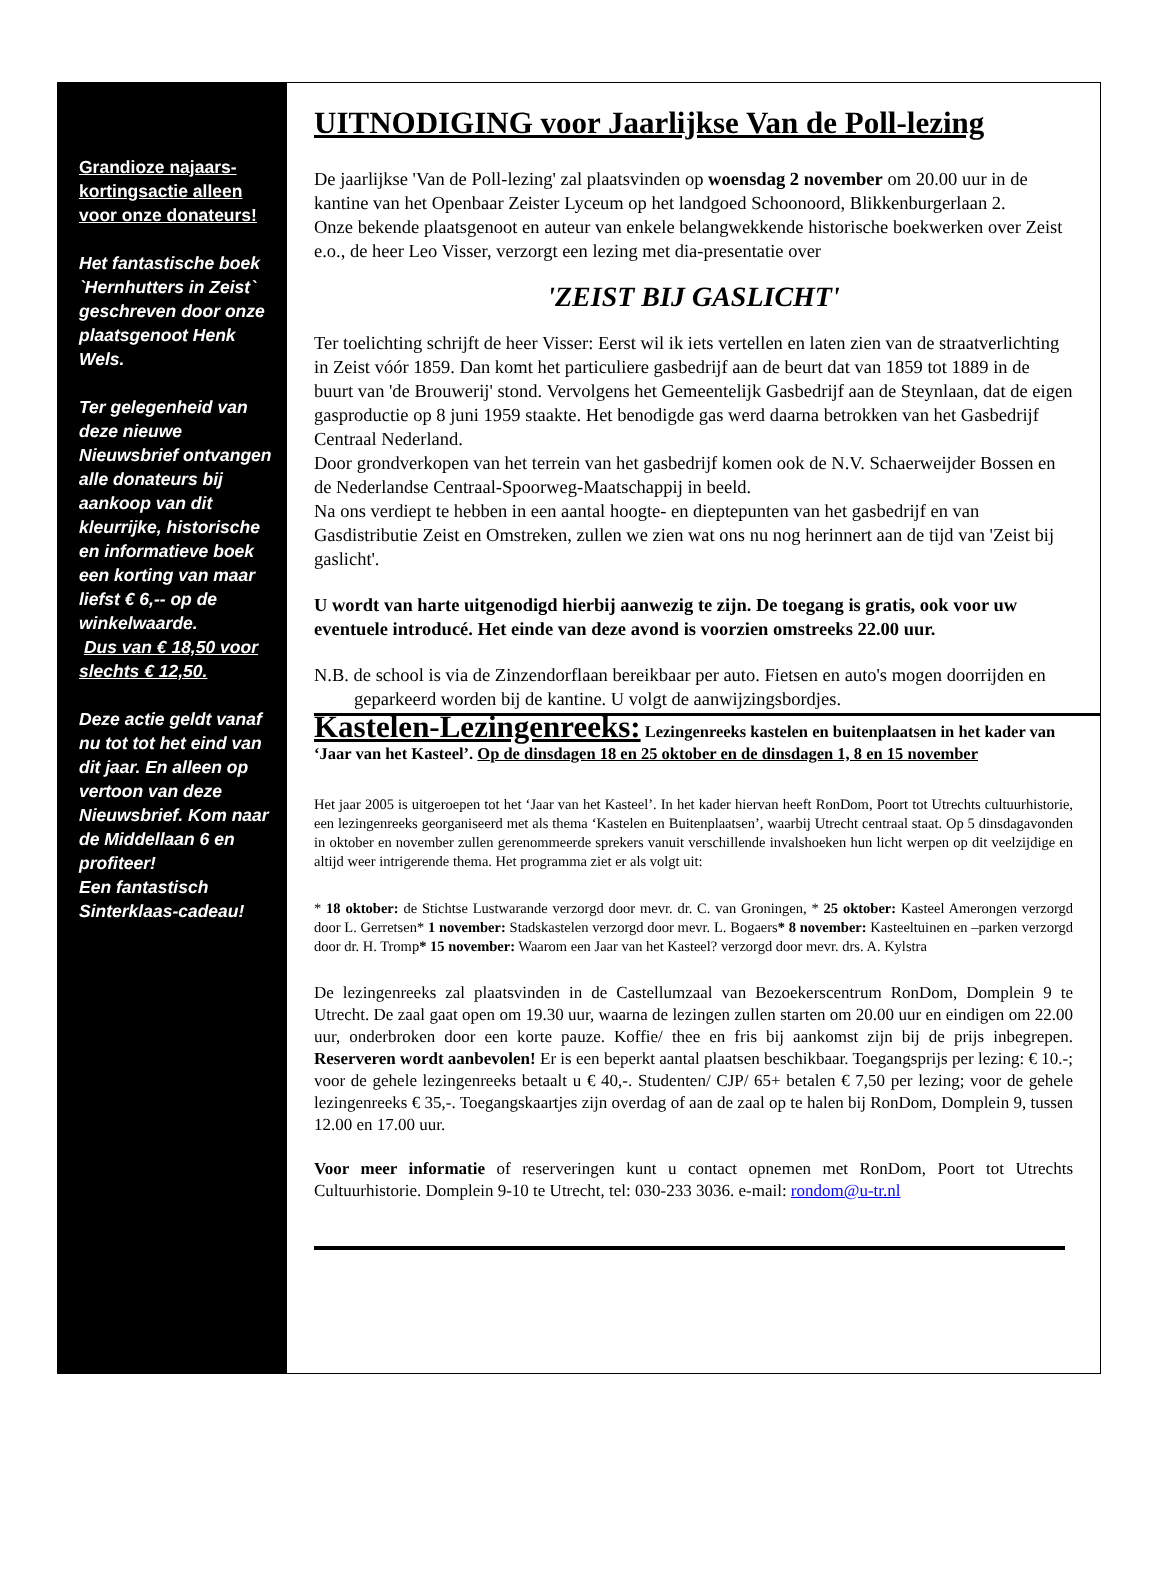Grandioze najaars-kortingsactie alleen voor onze donateurs!
Het fantastische boek `Hernhutters in Zeist` geschreven door onze plaatsgenoot Henk Wels.
Ter gelegenheid van deze nieuwe Nieuwsbrief ontvangen alle donateurs bij aankoop van dit kleurrijke, historische en informatieve boek een korting van maar liefst € 6,-- op de winkelwaarde.
Dus van € 18,50 voor slechts € 12,50.
Deze actie geldt vanaf nu tot tot het eind van dit jaar. En alleen op vertoon van deze Nieuwsbrief. Kom naar de Middellaan 6 en profiteer!
Een fantastisch Sinterklaas-cadeau!
UITNODIGING voor Jaarlijkse Van de Poll-lezing
De jaarlijkse 'Van de Poll-lezing' zal plaatsvinden op woensdag 2 november om 20.00 uur in de kantine van het Openbaar Zeister Lyceum op het landgoed Schoonoord, Blikkenburgerlaan 2.
Onze bekende plaatsgenoot en auteur van enkele belangwekkende historische boekwerken over Zeist e.o., de heer Leo Visser, verzorgt een lezing met dia-presentatie over
'ZEIST BIJ GASLICHT'
Ter toelichting schrijft de heer Visser: Eerst wil ik iets vertellen en laten zien van de straatverlichting in Zeist vóór 1859. Dan komt het particuliere gasbedrijf aan de beurt dat van 1859 tot 1889 in de buurt van 'de Brouwerij' stond. Vervolgens het Gemeentelijk Gasbedrijf aan de Steynlaan, dat de eigen gasproductie op 8 juni 1959 staakte. Het benodigde gas werd daarna betrokken van het Gasbedrijf Centraal Nederland.
Door grondverkopen van het terrein van het gasbedrijf komen ook de N.V. Schaerweijder Bossen en de Nederlandse Centraal-Spoorweg-Maatschappij in beeld.
Na ons verdiept te hebben in een aantal hoogte- en dieptepunten van het gasbedrijf en van Gasdistributie Zeist en Omstreken, zullen we zien wat ons nu nog herinnert aan de tijd van 'Zeist bij gaslicht'.
U wordt van harte uitgenodigd hierbij aanwezig te zijn. De toegang is gratis, ook voor uw eventuele introducé. Het einde van deze avond is voorzien omstreeks 22.00 uur.
N.B. de school is via de Zinzendorflaan bereikbaar per auto. Fietsen en auto's mogen doorrijden en geparkeerd worden bij de kantine. U volgt de aanwijzingsbordjes.
Kastelen-Lezingenreeks: Lezingenreeks kastelen en buitenplaatsen in het kader van ‘Jaar van het Kasteel’. Op de dinsdagen 18 en 25 oktober en de dinsdagen 1, 8 en 15 november
Het jaar 2005 is uitgeroepen tot het ‘Jaar van het Kasteel’. In het kader hiervan heeft RonDom, Poort tot Utrechts cultuurhistorie, een lezingenreeks georganiseerd met als thema ‘Kastelen en Buitenplaatsen’, waarbij Utrecht centraal staat. Op 5 dinsdagavonden in oktober en november zullen gerenommeerde sprekers vanuit verschillende invalshoeken hun licht werpen op dit veelzijdige en altijd weer intrigerende thema. Het programma ziet er als volgt uit:
* 18 oktober: de Stichtse Lustwarande verzorgd door mevr. dr. C. van Groningen, * 25 oktober: Kasteel Amerongen verzorgd door L. Gerretsen* 1 november: Stadskastelen verzorgd door mevr. L. Bogaers* 8 november: Kasteeltuinen en –parken verzorgd door dr. H. Tromp* 15 november: Waarom een Jaar van het Kasteel? verzorgd door mevr. drs. A. Kylstra
De lezingenreeks zal plaatsvinden in de Castellumzaal van Bezoekerscentrum RonDom, Domplein 9 te Utrecht. De zaal gaat open om 19.30 uur, waarna de lezingen zullen starten om 20.00 uur en eindigen om 22.00 uur, onderbroken door een korte pauze. Koffie/ thee en fris bij aankomst zijn bij de prijs inbegrepen. Reserveren wordt aanbevolen! Er is een beperkt aantal plaatsen beschikbaar. Toegangsprijs per lezing: € 10.-; voor de gehele lezingenreeks betaalt u € 40,-. Studenten/ CJP/ 65+ betalen € 7,50 per lezing; voor de gehele lezingenreeks € 35,-. Toegangskaartjes zijn overdag of aan de zaal op te halen bij RonDom, Domplein 9, tussen 12.00 en 17.00 uur.
Voor meer informatie of reserveringen kunt u contact opnemen met RonDom, Poort tot Utrechts Cultuurhistorie. Domplein 9-10 te Utrecht, tel: 030-233 3036. e-mail: rondom@u-tr.nl